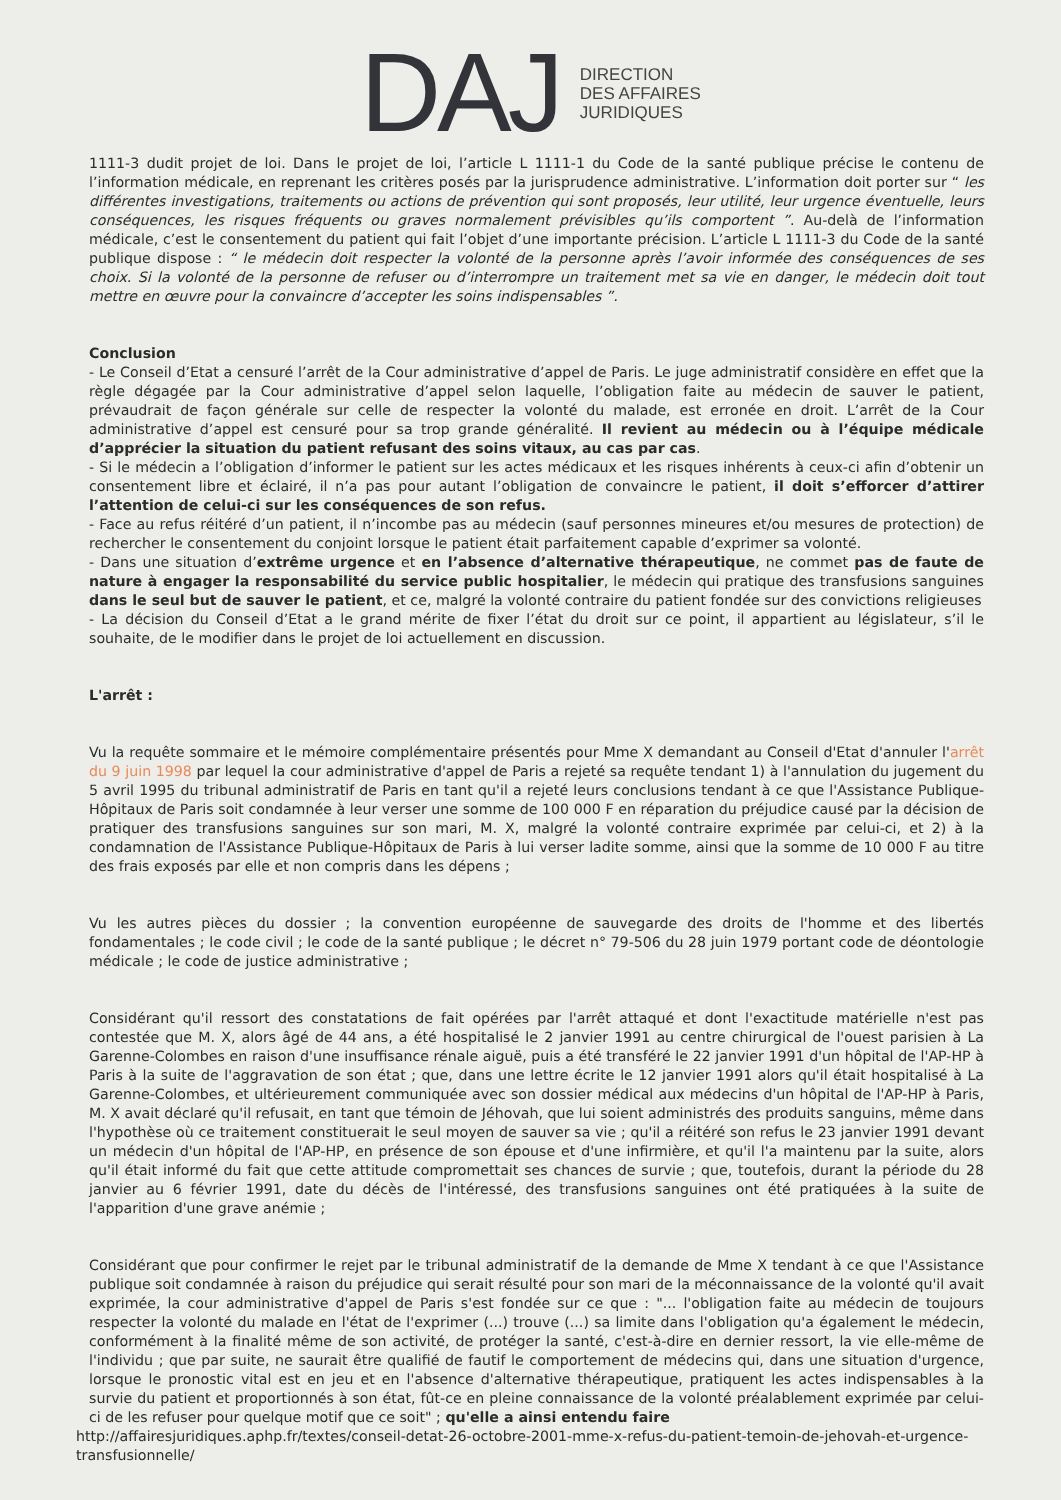DAJ
DIRECTION
DES AFFAIRES
JURIDIQUES
1111-3 dudit projet de loi. Dans le projet de loi, l’article L 1111-1 du Code de la santé publique précise le contenu de l’information médicale, en reprenant les critères posés par la jurisprudence administrative. L’information doit porter sur “ les différentes investigations, traitements ou actions de prévention qui sont proposés, leur utilité, leur urgence éventuelle, leurs conséquences, les risques fréquents ou graves normalement prévisibles qu’ils comportent ”. Au-delà de l’information médicale, c’est le consentement du patient qui fait l’objet d’une importante précision. L’article L 1111-3 du Code de la santé publique dispose : “ le médecin doit respecter la volonté de la personne après l’avoir informée des conséquences de ses choix. Si la volonté de la personne de refuser ou d’interrompre un traitement met sa vie en danger, le médecin doit tout mettre en œuvre pour la convaincre d’accepter les soins indispensables ”.
Conclusion
- Le Conseil d’Etat a censuré l’arrêt de la Cour administrative d’appel de Paris. Le juge administratif considère en effet que la règle dégagée par la Cour administrative d’appel selon laquelle, l’obligation faite au médecin de sauver le patient, prévaudrait de façon générale sur celle de respecter la volonté du malade, est erronée en droit. L’arrêt de la Cour administrative d’appel est censuré pour sa trop grande généralité. Il revient au médecin ou à l’équipe médicale d’apprécier la situation du patient refusant des soins vitaux, au cas par cas.
- Si le médecin a l’obligation d’informer le patient sur les actes médicaux et les risques inhérents à ceux-ci afin d’obtenir un consentement libre et éclairé, il n’a pas pour autant l’obligation de convaincre le patient, il doit s’efforcer d’attirer l’attention de celui-ci sur les conséquences de son refus.
- Face au refus réitéré d’un patient, il n’incombe pas au médecin (sauf personnes mineures et/ou mesures de protection) de rechercher le consentement du conjoint lorsque le patient était parfaitement capable d’exprimer sa volonté.
- Dans une situation d’extrême urgence et en l’absence d’alternative thérapeutique, ne commet pas de faute de nature à engager la responsabilité du service public hospitalier, le médecin qui pratique des transfusions sanguines dans le seul but de sauver le patient, et ce, malgré la volonté contraire du patient fondée sur des convictions religieuses
- La décision du Conseil d’Etat a le grand mérite de fixer l’état du droit sur ce point, il appartient au législateur, s’il le souhaite, de le modifier dans le projet de loi actuellement en discussion.
L'arrêt :
Vu la requête sommaire et le mémoire complémentaire présentés pour Mme X demandant au Conseil d'Etat d'annuler l'arrêt du 9 juin 1998 par lequel la cour administrative d'appel de Paris a rejeté sa requête tendant 1) à l'annulation du jugement du 5 avril 1995 du tribunal administratif de Paris en tant qu'il a rejeté leurs conclusions tendant à ce que l'Assistance Publique-Hôpitaux de Paris soit condamnée à leur verser une somme de 100 000 F en réparation du préjudice causé par la décision de pratiquer des transfusions sanguines sur son mari, M. X, malgré la volonté contraire exprimée par celui-ci, et 2) à la condamnation de l'Assistance Publique-Hôpitaux de Paris à lui verser ladite somme, ainsi que la somme de 10 000 F au titre des frais exposés par elle et non compris dans les dépens ;
Vu les autres pièces du dossier ; la convention européenne de sauvegarde des droits de l'homme et des libertés fondamentales ; le code civil ; le code de la santé publique ; le décret n° 79-506 du 28 juin 1979 portant code de déontologie médicale ; le code de justice administrative ;
Considérant qu'il ressort des constatations de fait opérées par l'arrêt attaqué et dont l'exactitude matérielle n'est pas contestée que M. X, alors âgé de 44 ans, a été hospitalisé le 2 janvier 1991 au centre chirurgical de l'ouest parisien à La Garenne-Colombes en raison d'une insuffisance rénale aiguë, puis a été transféré le 22 janvier 1991 d'un hôpital de l'AP-HP à Paris à la suite de l'aggravation de son état ; que, dans une lettre écrite le 12 janvier 1991 alors qu'il était hospitalisé à La Garenne-Colombes, et ultérieurement communiquée avec son dossier médical aux médecins d'un hôpital de l'AP-HP à Paris, M. X avait déclaré qu'il refusait, en tant que témoin de Jéhovah, que lui soient administrés des produits sanguins, même dans l'hypothèse où ce traitement constituerait le seul moyen de sauver sa vie ; qu'il a réitéré son refus le 23 janvier 1991 devant un médecin d'un hôpital de l'AP-HP, en présence de son épouse et d'une infirmière, et qu'il l'a maintenu par la suite, alors qu'il était informé du fait que cette attitude compromettait ses chances de survie ; que, toutefois, durant la période du 28 janvier au 6 février 1991, date du décès de l'intéressé, des transfusions sanguines ont été pratiquées à la suite de l'apparition d'une grave anémie ;
Considérant que pour confirmer le rejet par le tribunal administratif de la demande de Mme X tendant à ce que l'Assistance publique soit condamnée à raison du préjudice qui serait résulté pour son mari de la méconnaissance de la volonté qu'il avait exprimée, la cour administrative d'appel de Paris s'est fondée sur ce que : "... l'obligation faite au médecin de toujours respecter la volonté du malade en l'état de l'exprimer (...) trouve (...) sa limite dans l'obligation qu'a également le médecin, conformément à la finalité même de son activité, de protéger la santé, c'est-à-dire en dernier ressort, la vie elle-même de l'individu ; que par suite, ne saurait être qualifié de fautif le comportement de médecins qui, dans une situation d'urgence, lorsque le pronostic vital est en jeu et en l'absence d'alternative thérapeutique, pratiquent les actes indispensables à la survie du patient et proportionnés à son état, fût-ce en pleine connaissance de la volonté préalablement exprimée par celui-ci de les refuser pour quelque motif que ce soit" ; qu'elle a ainsi entendu faire
http://affairesjuridiques.aphp.fr/textes/conseil-detat-26-octobre-2001-mme-x-refus-du-patient-temoin-de-jehovah-et-urgence-transfusionnelle/